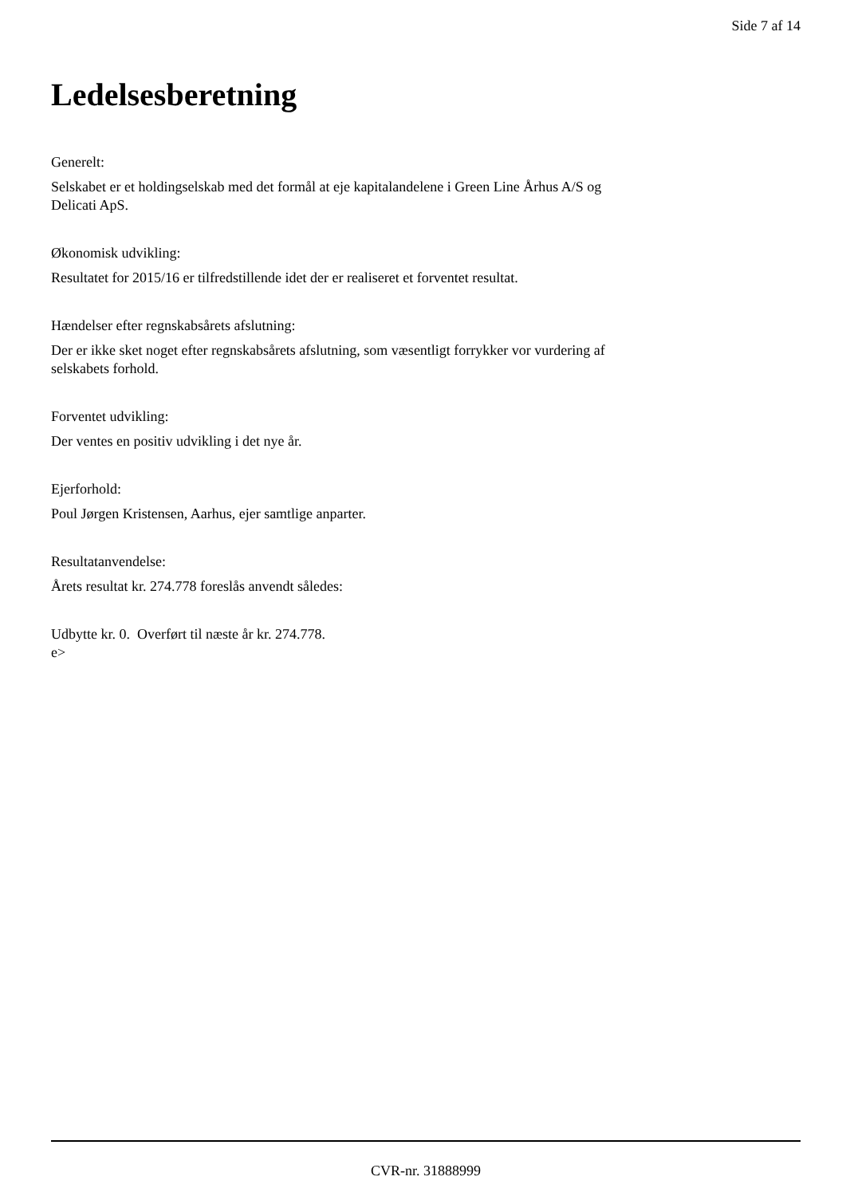Side 7 af 14
Ledelsesberetning
Generelt:
Selskabet er et holdingselskab med det formål at eje kapitalandelene i Green Line Århus A/S og
Delicati ApS.
Økonomisk udvikling:
Resultatet for 2015/16 er tilfredstillende idet der er realiseret et forventet resultat.
Hændelser efter regnskabsårets afslutning:
Der er ikke sket noget efter regnskabsårets afslutning, som væsentligt forrykker vor vurdering af
selskabets forhold.
Forventet udvikling:
Der ventes en positiv udvikling i det nye år.
Ejerforhold:
Poul Jørgen Kristensen, Aarhus, ejer samtlige anparter.
Resultatanvendelse:
Årets resultat kr. 274.778 foreslås anvendt således:
Udbytte kr. 0. Overført til næste år kr. 274.778.
e>
CVR-nr. 31888999